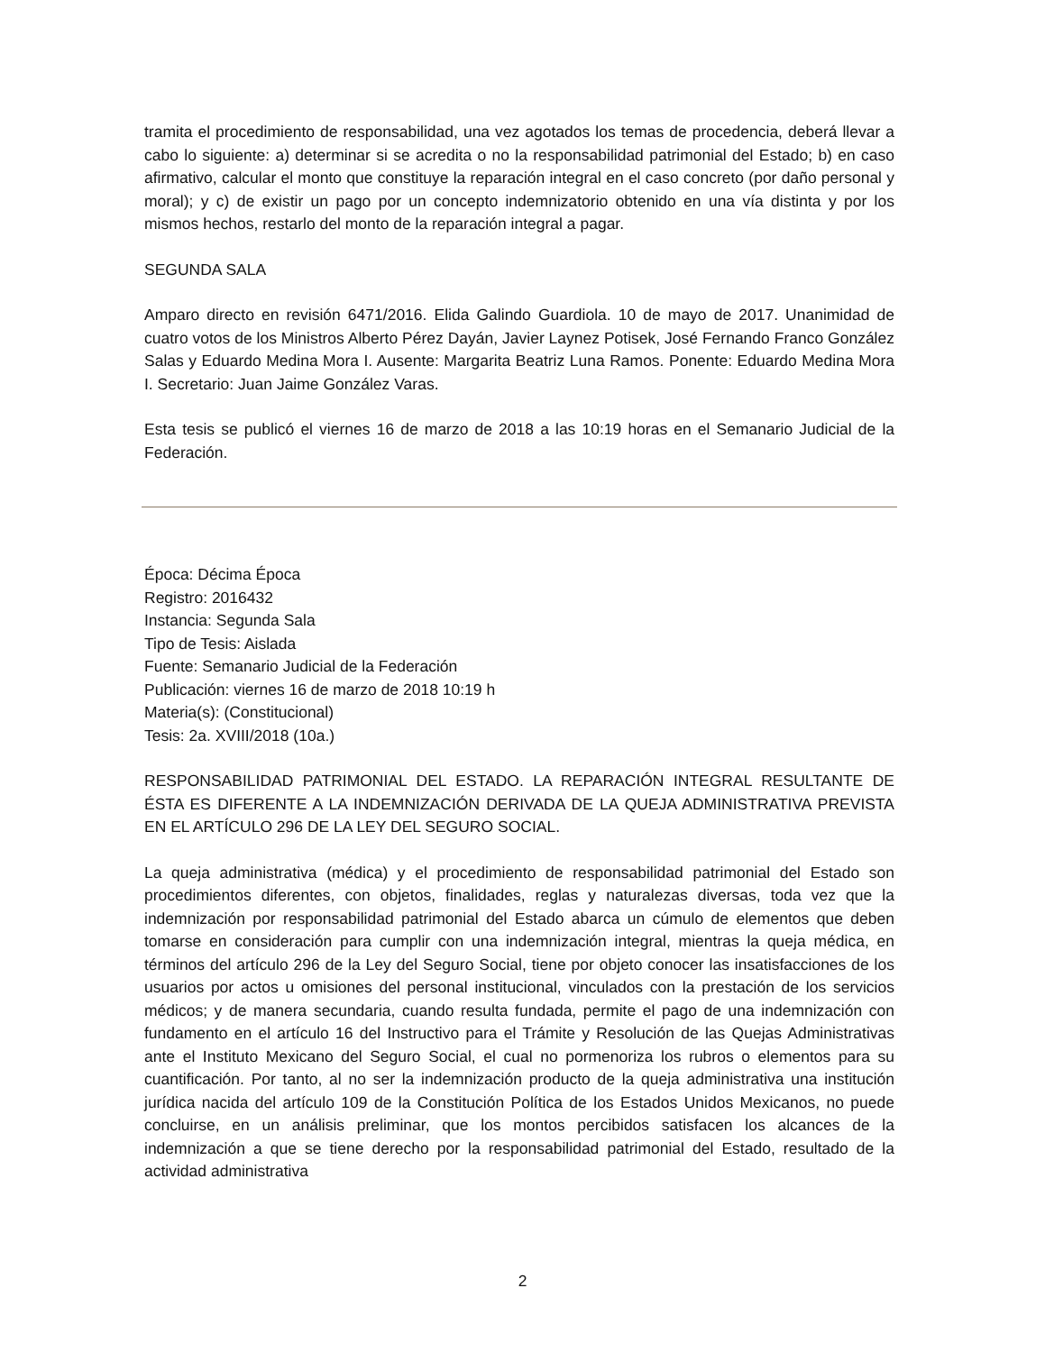tramita el procedimiento de responsabilidad, una vez agotados los temas de procedencia, deberá llevar a cabo lo siguiente: a) determinar si se acredita o no la responsabilidad patrimonial del Estado; b) en caso afirmativo, calcular el monto que constituye la reparación integral en el caso concreto (por daño personal y moral); y c) de existir un pago por un concepto indemnizatorio obtenido en una vía distinta y por los mismos hechos, restarlo del monto de la reparación integral a pagar.
SEGUNDA SALA
Amparo directo en revisión 6471/2016. Elida Galindo Guardiola. 10 de mayo de 2017. Unanimidad de cuatro votos de los Ministros Alberto Pérez Dayán, Javier Laynez Potisek, José Fernando Franco González Salas y Eduardo Medina Mora I. Ausente: Margarita Beatriz Luna Ramos. Ponente: Eduardo Medina Mora I. Secretario: Juan Jaime González Varas.
Esta tesis se publicó el viernes 16 de marzo de 2018 a las 10:19 horas en el Semanario Judicial de la Federación.
Época: Décima Época
Registro: 2016432
Instancia: Segunda Sala
Tipo de Tesis: Aislada
Fuente: Semanario Judicial de la Federación
Publicación: viernes 16 de marzo de 2018 10:19 h
Materia(s): (Constitucional)
Tesis: 2a. XVIII/2018 (10a.)
RESPONSABILIDAD PATRIMONIAL DEL ESTADO. LA REPARACIÓN INTEGRAL RESULTANTE DE ÉSTA ES DIFERENTE A LA INDEMNIZACIÓN DERIVADA DE LA QUEJA ADMINISTRATIVA PREVISTA EN EL ARTÍCULO 296 DE LA LEY DEL SEGURO SOCIAL.
La queja administrativa (médica) y el procedimiento de responsabilidad patrimonial del Estado son procedimientos diferentes, con objetos, finalidades, reglas y naturalezas diversas, toda vez que la indemnización por responsabilidad patrimonial del Estado abarca un cúmulo de elementos que deben tomarse en consideración para cumplir con una indemnización integral, mientras la queja médica, en términos del artículo 296 de la Ley del Seguro Social, tiene por objeto conocer las insatisfacciones de los usuarios por actos u omisiones del personal institucional, vinculados con la prestación de los servicios médicos; y de manera secundaria, cuando resulta fundada, permite el pago de una indemnización con fundamento en el artículo 16 del Instructivo para el Trámite y Resolución de las Quejas Administrativas ante el Instituto Mexicano del Seguro Social, el cual no pormenoriza los rubros o elementos para su cuantificación. Por tanto, al no ser la indemnización producto de la queja administrativa una institución jurídica nacida del artículo 109 de la Constitución Política de los Estados Unidos Mexicanos, no puede concluirse, en un análisis preliminar, que los montos percibidos satisfacen los alcances de la indemnización a que se tiene derecho por la responsabilidad patrimonial del Estado, resultado de la actividad administrativa
2